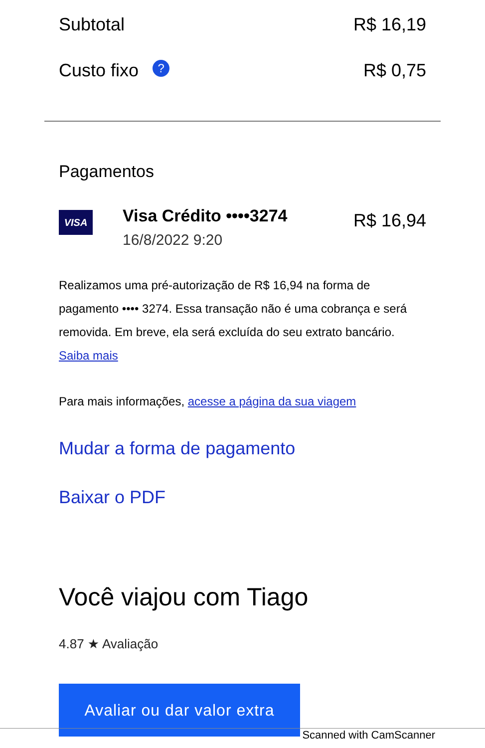Subtotal R$ 16,19
Custo fixo ? R$ 0,75
Pagamentos
VISA
Visa Crédito ••••3274
16/8/2022 9:20
R$ 16,94
Realizamos uma pré-autorização de R$ 16,94 na forma de pagamento •••• 3274. Essa transação não é uma cobrança e será removida. Em breve, ela será excluída do seu extrato bancário. Saiba mais
Para mais informações, acesse a página da sua viagem
Mudar a forma de pagamento
Baixar o PDF
Você viajou com Tiago
4.87 ★ Avaliação
Avaliar ou dar valor extra
Scanned with CamScanner